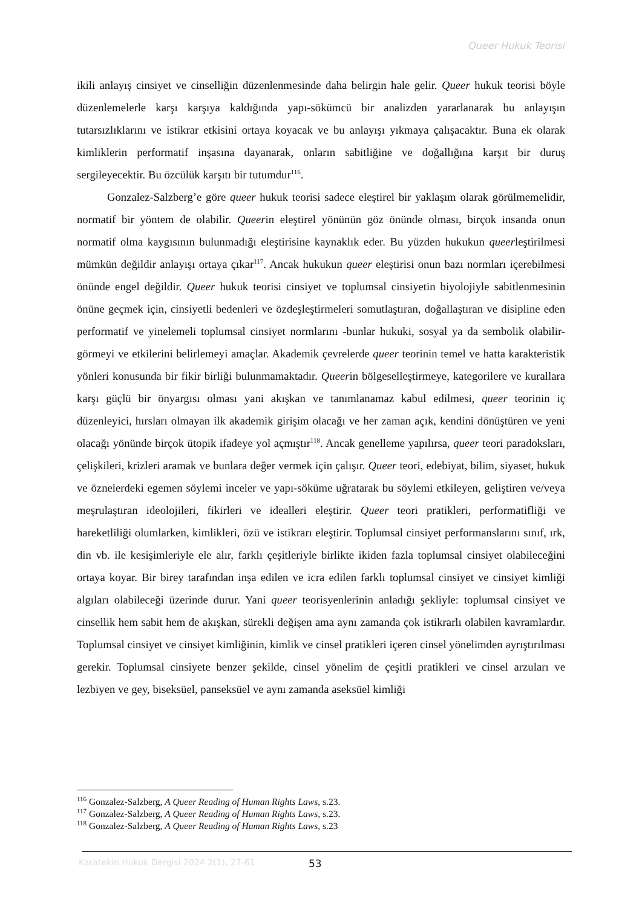Queer Hukuk Teorisi
ikili anlayış cinsiyet ve cinselliğin düzenlenmesinde daha belirgin hale gelir. Queer hukuk teorisi böyle düzenlemelerle karşı karşıya kaldığında yapı-sökümcü bir analizden yararlanarak bu anlayışın tutarsızlıklarını ve istikrar etkisini ortaya koyacak ve bu anlayışı yıkmaya çalışacaktır. Buna ek olarak kimliklerin performatif inşasına dayanarak, onların sabitliğine ve doğallığına karşıt bir duruş sergileyecektir. Bu özcülük karşıtı bir tutumdur<sup>116</sup>.
Gonzalez-Salzberg’e göre queer hukuk teorisi sadece eleştirel bir yaklaşım olarak görülmemelidir, normatif bir yöntem de olabilir. Queerin eleştirel yönünün göz önünde olması, birçok insanda onun normatif olma kaygısının bulunmadığı eleştirisine kaynaklık eder. Bu yüzden hukukun queerleştirilmesi mümkün değildir anlayışı ortaya çıkar<sup>117</sup>. Ancak hukukun queer eleştirisi onun bazı normları içerebilmesi önünde engel değildir. Queer hukuk teorisi cinsiyet ve toplumsal cinsiyetin biyolojiyle sabitlenmesinin önüne geçmek için, cinsiyetli bedenleri ve özdeşleştirmeleri somutlaştıran, doğallaştıran ve disipline eden performatif ve yinelemeli toplumsal cinsiyet normlarını -bunlar hukuki, sosyal ya da sembolik olabilir- görmeyi ve etkilerini belirlemeyi amaçlar. Akademik çevrelerde queer teorinin temel ve hatta karakteristik yönleri konusunda bir fikir birliği bulunmamaktadır. Queerin bölgeselleştirmeye, kategorilere ve kurallara karşı güçlü bir önyargısı olması yani akışkan ve tanımlanamaz kabul edilmesi, queer teorinin iç düzenleyici, hırsları olmayan ilk akademik girişim olacağı ve her zaman açık, kendini dönüştüren ve yeni olacağı yönünde birçok ütopik ifadeye yol açmıştır<sup>118</sup>. Ancak genelleme yapılırsa, queer teori paradoksları, çelişkileri, krizleri aramak ve bunlara değer vermek için çalışır. Queer teori, edebiyat, bilim, siyaset, hukuk ve öznelerdeki egemen söylemi inceler ve yapı-söküme uğratarak bu söylemi etkileyen, geliştiren ve/veya meşrulaştıran ideolojileri, fikirleri ve idealleri eleştirir. Queer teori pratikleri, performatifliği ve hareketliliği olumlarken, kimlikleri, özü ve istikrarı eleştirir. Toplumsal cinsiyet performanslarını sınıf, ırk, din vb. ile kesişimleriyle ele alır, farklı çeşitleriyle birlikte ikiden fazla toplumsal cinsiyet olabileceğini ortaya koyar. Bir birey tarafından inşa edilen ve icra edilen farklı toplumsal cinsiyet ve cinsiyet kimliği algıları olabileceği üzerinde durur. Yani queer teorisyenlerinin anladığı şekliyle: toplumsal cinsiyet ve cinsellik hem sabit hem de akışkan, sürekli değişen ama aynı zamanda çok istikrarlı olabilen kavramlardır. Toplumsal cinsiyet ve cinsiyet kimliğinin, kimlik ve cinsel pratikleri içeren cinsel yönelimden ayrıştırılması gerekir. Toplumsal cinsiyete benzer şekilde, cinsel yönelim de çeşitli pratikleri ve cinsel arzuları ve lezbiyen ve gey, biseksüel, panseksüel ve aynı zamanda aseksüel kimliği
<sup>116</sup> Gonzalez-Salzberg, A Queer Reading of Human Rights Laws, s.23.
<sup>117</sup> Gonzalez-Salzberg, A Queer Reading of Human Rights Laws, s.23.
<sup>118</sup> Gonzalez-Salzberg, A Queer Reading of Human Rights Laws, s.23
Karatekin Hukuk Dergisi 2024 2(1), 27-61 53